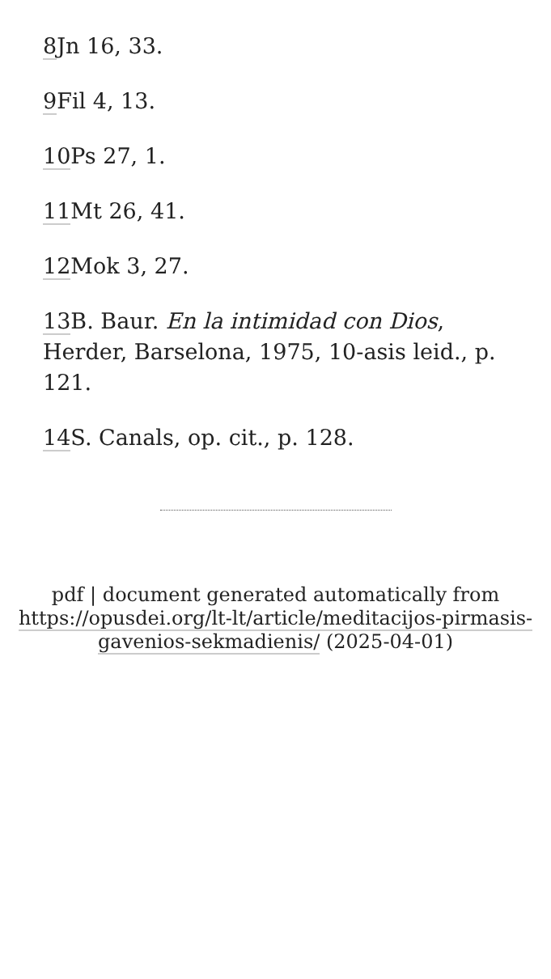8 Jn 16, 33.
9 Fil 4, 13.
10 Ps 27, 1.
11 Mt 26, 41.
12 Mok 3, 27.
13 B. Baur. En la intimidad con Dios, Herder, Barselona, 1975, 10-asis leid., p. 121.
14 S. Canals, op. cit., p. 128.
pdf | document generated automatically from https://opusdei.org/lt-lt/article/meditacijos-pirmasis-gavenios-sekmadienis/ (2025-04-01)